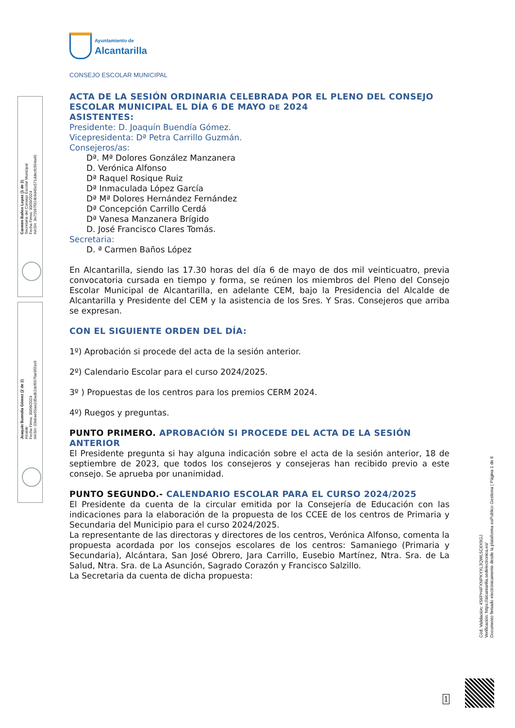Carmen Baños Lopez (1 de 2)
Secretaria del Consejo Escolar Municipal
Fecha Firma: 30/09/2024
HASH: 3e72997f324b9d45e571ddecfc994a40
Joaquín Buendía Gómez (2 de 2)
Alcalde
Fecha Firma: 30/09/2024
HASH: 03ebae55aa2d5adb2dcf667fae9f31e9
Cód. Validación: 4S6PH4FXNPKYXL3QWL5C6X9GJ
Verificación: https://alcantarilla.sedelectronica.es/
Documento firmado electrónicamente desde la plataforma esPublico Gestiona | Página 1 de 6
1
Ayuntamiento de
Alcantarilla
CONSEJO ESCOLAR MUNICIPAL
ACTA DE LA SESIÓN ORDINARIA CELEBRADA POR EL PLENO DEL CONSEJO ESCOLAR MUNICIPAL EL DÍA 6 DE MAYO DE 2024
ASISTENTES:
Presidente: D. Joaquín Buendía Gómez.
Vicepresidenta: Dª Petra Carrillo Guzmán.
Consejeros/as:
Dª. Mª Dolores González Manzanera
D. Verónica Alfonso
Dª Raquel Rosique Ruiz
Dª Inmaculada López García
Dª Mª Dolores Hernández Fernández
Dª Concepción Carrillo Cerdá
Dª Vanesa Manzanera Brígido
D. José Francisco Clares Tomás.
Secretaria:
D. ª Carmen Baños López
En Alcantarilla, siendo las 17.30 horas del día 6 de mayo de dos mil veinticuatro, previa convocatoria cursada en tiempo y forma, se reúnen los miembros del Pleno del Consejo Escolar Municipal de Alcantarilla, en adelante CEM, bajo la Presidencia del Alcalde de Alcantarilla y Presidente del CEM y la asistencia de los Sres. Y Sras. Consejeros que arriba se expresan.
CON EL SIGUIENTE ORDEN DEL DÍA:
1º) Aprobación si procede del acta de la sesión anterior.
2º) Calendario Escolar para el curso 2024/2025.
3º ) Propuestas de los centros para los premios CERM 2024.
4º) Ruegos y preguntas.
PUNTO PRIMERO. APROBACIÓN SI PROCEDE DEL ACTA DE LA SESIÓN ANTERIOR
El Presidente pregunta si hay alguna indicación sobre el acta de la sesión anterior, 18 de septiembre de 2023, que todos los consejeros y consejeras han recibido previo a este consejo. Se aprueba por unanimidad.
PUNTO SEGUNDO.- CALENDARIO ESCOLAR PARA EL CURSO 2024/2025
El Presidente da cuenta de la circular emitida por la Consejería de Educación con las indicaciones para la elaboración de la propuesta de los CCEE de los centros de Primaria y Secundaria del Municipio para el curso 2024/2025.
La representante de las directoras y directores de los centros, Verónica Alfonso, comenta la propuesta acordada por los consejos escolares de los centros: Samaniego (Primaria y Secundaria), Alcántara, San José Obrero, Jara Carrillo, Eusebio Martínez, Ntra. Sra. de La Salud, Ntra. Sra. de La Asunción, Sagrado Corazón y Francisco Salzillo.
La Secretaria da cuenta de dicha propuesta: